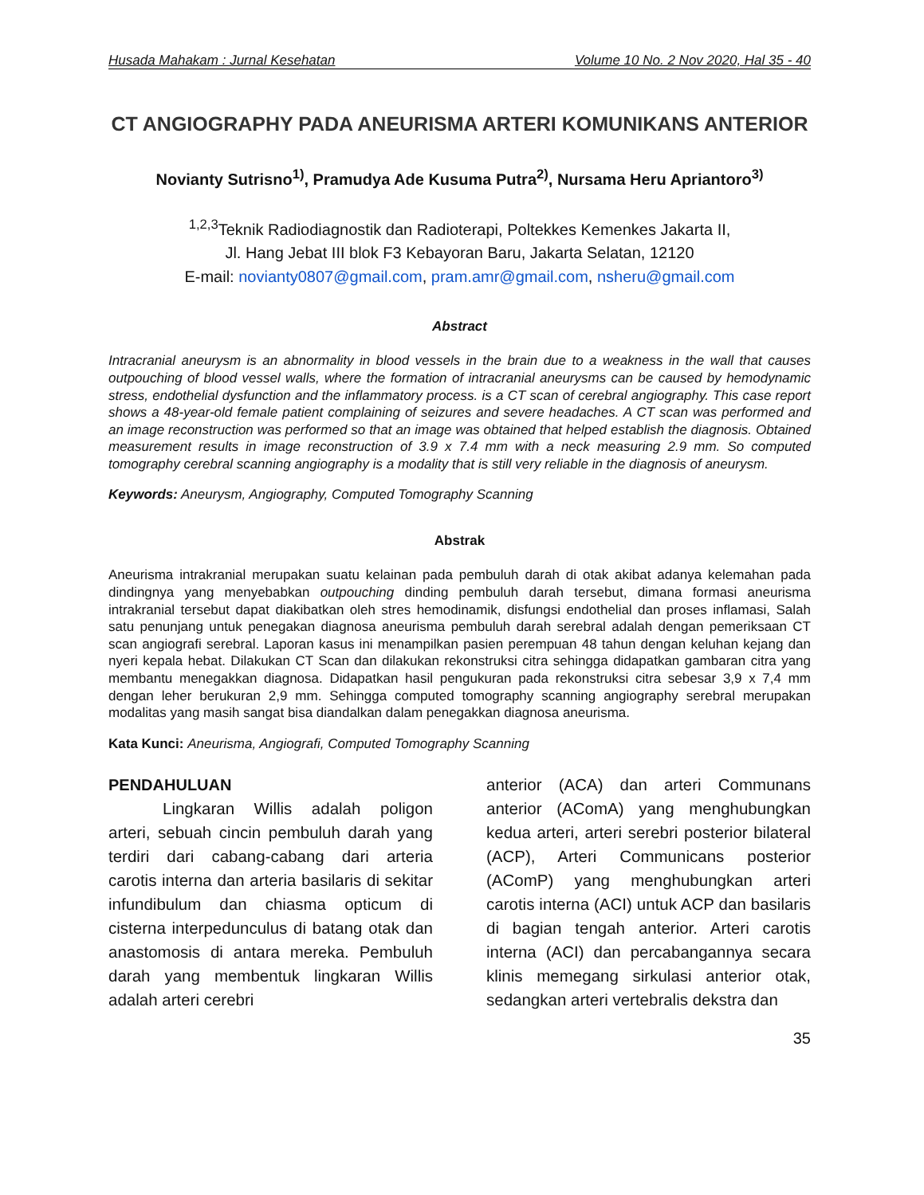Husada Mahakam : Jurnal Kesehatan Volume 10 No. 2 Nov 2020, Hal 35 - 40
CT ANGIOGRAPHY PADA ANEURISMA ARTERI KOMUNIKANS ANTERIOR
Novianty Sutrisno<sup>1)</sup>, Pramudya Ade Kusuma Putra<sup>2)</sup>, Nursama Heru Apriantoro<sup>3)</sup>
<sup>1,2,3</sup>Teknik Radiodiagnostik dan Radioterapi, Poltekkes Kemenkes Jakarta II,
Jl. Hang Jebat III blok F3 Kebayoran Baru, Jakarta Selatan, 12120
E-mail: novianty0807@gmail.com, pram.amr@gmail.com, nsheru@gmail.com
Abstract
Intracranial aneurysm is an abnormality in blood vessels in the brain due to a weakness in the wall that causes outpouching of blood vessel walls, where the formation of intracranial aneurysms can be caused by hemodynamic stress, endothelial dysfunction and the inflammatory process. is a CT scan of cerebral angiography. This case report shows a 48-year-old female patient complaining of seizures and severe headaches. A CT scan was performed and an image reconstruction was performed so that an image was obtained that helped establish the diagnosis. Obtained measurement results in image reconstruction of 3.9 x 7.4 mm with a neck measuring 2.9 mm. So computed tomography cerebral scanning angiography is a modality that is still very reliable in the diagnosis of aneurysm.
Keywords: Aneurysm, Angiography, Computed Tomography Scanning
Abstrak
Aneurisma intrakranial merupakan suatu kelainan pada pembuluh darah di otak akibat adanya kelemahan pada dindingnya yang menyebabkan outpouching dinding pembuluh darah tersebut, dimana formasi aneurisma intrakranial tersebut dapat diakibatkan oleh stres hemodinamik, disfungsi endothelial dan proses inflamasi, Salah satu penunjang untuk penegakan diagnosa aneurisma pembuluh darah serebral adalah dengan pemeriksaan CT scan angiografi serebral. Laporan kasus ini menampilkan pasien perempuan 48 tahun dengan keluhan kejang dan nyeri kepala hebat. Dilakukan CT Scan dan dilakukan rekonstruksi citra sehingga didapatkan gambaran citra yang membantu menegakkan diagnosa. Didapatkan hasil pengukuran pada rekonstruksi citra sebesar 3,9 x 7,4 mm dengan leher berukuran 2,9 mm. Sehingga computed tomography scanning angiography serebral merupakan modalitas yang masih sangat bisa diandalkan dalam penegakkan diagnosa aneurisma.
Kata Kunci: Aneurisma, Angiografi, Computed Tomography Scanning
PENDAHULUAN
Lingkaran Willis adalah poligon arteri, sebuah cincin pembuluh darah yang terdiri dari cabang-cabang dari arteria carotis interna dan arteria basilaris di sekitar infundibulum dan chiasma opticum di cisterna interpedunculus di batang otak dan anastomosis di antara mereka. Pembuluh darah yang membentuk lingkaran Willis adalah arteri cerebri
anterior (ACA) dan arteri Communans anterior (AComA) yang menghubungkan kedua arteri, arteri serebri posterior bilateral (ACP), Arteri Communicans posterior (AComP) yang menghubungkan arteri carotis interna (ACI) untuk ACP dan basilaris di bagian tengah anterior. Arteri carotis interna (ACI) dan percabangannya secara klinis memegang sirkulasi anterior otak, sedangkan arteri vertebralis dekstra dan
35